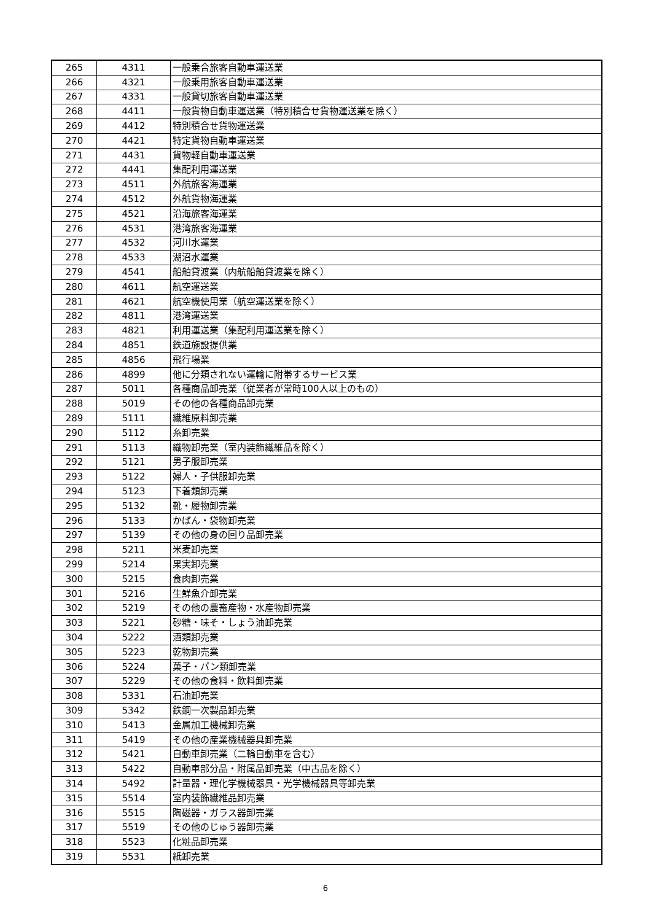| 265 | 4311 | 一般乗合旅客自動車運送業 |
| 266 | 4321 | 一般乗用旅客自動車運送業 |
| 267 | 4331 | 一般貸切旅客自動車運送業 |
| 268 | 4411 | 一般貨物自動車運送業（特別積合せ貨物運送業を除く） |
| 269 | 4412 | 特別積合せ貨物運送業 |
| 270 | 4421 | 特定貨物自動車運送業 |
| 271 | 4431 | 貨物軽自動車運送業 |
| 272 | 4441 | 集配利用運送業 |
| 273 | 4511 | 外航旅客海運業 |
| 274 | 4512 | 外航貨物海運業 |
| 275 | 4521 | 沿海旅客海運業 |
| 276 | 4531 | 港湾旅客海運業 |
| 277 | 4532 | 河川水運業 |
| 278 | 4533 | 湖沼水運業 |
| 279 | 4541 | 船舶貸渡業（内航船舶貸渡業を除く） |
| 280 | 4611 | 航空運送業 |
| 281 | 4621 | 航空機使用業（航空運送業を除く） |
| 282 | 4811 | 港湾運送業 |
| 283 | 4821 | 利用運送業（集配利用運送業を除く） |
| 284 | 4851 | 鉄道施設提供業 |
| 285 | 4856 | 飛行場業 |
| 286 | 4899 | 他に分類されない運輸に附帯するサービス業 |
| 287 | 5011 | 各種商品卸売業（従業者が常時100人以上のもの） |
| 288 | 5019 | その他の各種商品卸売業 |
| 289 | 5111 | 繊維原料卸売業 |
| 290 | 5112 | 糸卸売業 |
| 291 | 5113 | 織物卸売業（室内装飾繊維品を除く） |
| 292 | 5121 | 男子服卸売業 |
| 293 | 5122 | 婦人・子供服卸売業 |
| 294 | 5123 | 下着類卸売業 |
| 295 | 5132 | 靴・履物卸売業 |
| 296 | 5133 | かばん・袋物卸売業 |
| 297 | 5139 | その他の身の回り品卸売業 |
| 298 | 5211 | 米麦卸売業 |
| 299 | 5214 | 果実卸売業 |
| 300 | 5215 | 食肉卸売業 |
| 301 | 5216 | 生鮮魚介卸売業 |
| 302 | 5219 | その他の農畜産物・水産物卸売業 |
| 303 | 5221 | 砂糖・味そ・しょう油卸売業 |
| 304 | 5222 | 酒類卸売業 |
| 305 | 5223 | 乾物卸売業 |
| 306 | 5224 | 菓子・パン類卸売業 |
| 307 | 5229 | その他の食料・飲料卸売業 |
| 308 | 5331 | 石油卸売業 |
| 309 | 5342 | 鉄鋼一次製品卸売業 |
| 310 | 5413 | 金属加工機械卸売業 |
| 311 | 5419 | その他の産業機械器具卸売業 |
| 312 | 5421 | 自動車卸売業（二輪自動車を含む） |
| 313 | 5422 | 自動車部分品・附属品卸売業（中古品を除く） |
| 314 | 5492 | 計量器・理化学機械器具・光学機械器具等卸売業 |
| 315 | 5514 | 室内装飾繊維品卸売業 |
| 316 | 5515 | 陶磁器・ガラス器卸売業 |
| 317 | 5519 | その他のじゅう器卸売業 |
| 318 | 5523 | 化粧品卸売業 |
| 319 | 5531 | 紙卸売業 |
6